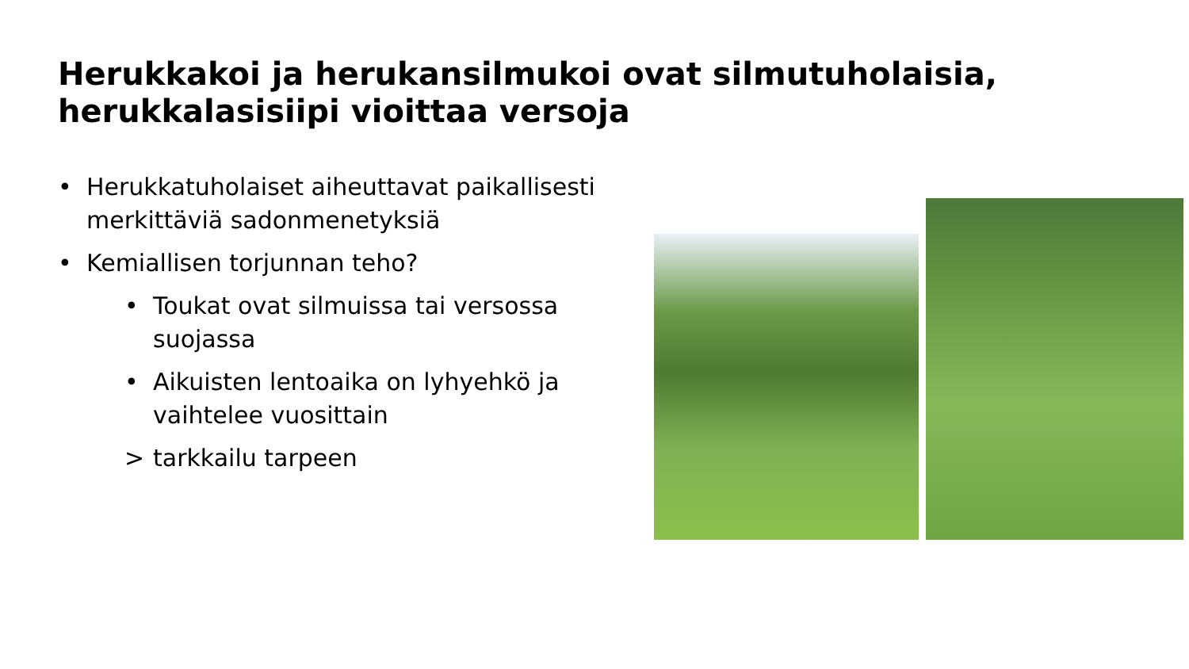Herukkakoi ja herukansilmukoi ovat silmutuholaisia, herukkalasisiipi vioittaa versoja
• Herukkatuholaiset aiheuttavat paikallisesti merkittäviä sadonmenetyksiä
• Kemiallisen torjunnan teho?
• Toukat ovat silmuissa tai versossa suojassa
• Aikuisten lentoaika on lyhyehkö ja vaihtelee vuosittain
> tarkkailu tarpeen